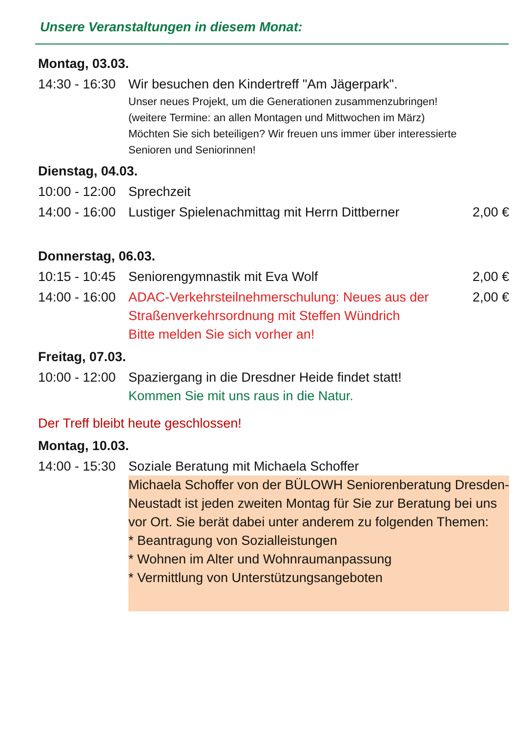Unsere Veranstaltungen in diesem Monat:
| Montag, 03.03. | | |
| 14:30 - 16:30 | Wir besuchen den Kindertreff "Am Jägerpark". Unser neues Projekt, um die Generationen zusammenzubringen! (weitere Termine: an allen Montagen und Mittwochen im März) Möchten Sie sich beteiligen? Wir freuen uns immer über interessierte Senioren und Seniorinnen! | |
| Dienstag, 04.03. | | |
| 10:00 - 12:00 | Sprechzeit | |
| 14:00 - 16:00 | Lustiger Spielenachmittag mit Herrn Dittberner | 2,00 € |
| Donnerstag, 06.03. | | |
| 10:15 - 10:45 | Seniorengymnastik mit Eva Wolf | 2,00 € |
| 14:00 - 16:00 | ADAC-Verkehrsteilnehmerschulung: Neues aus der Straßenverkehrsordnung mit Steffen Wündrich Bitte melden Sie sich vorher an! | 2,00 € |
| Freitag, 07.03. | | |
| 10:00 - 12:00 | Spaziergang in die Dresdner Heide findet statt! Kommen Sie mit uns raus in die Natur. | |
| Der Treff bleibt heute geschlossen! | | |
| Montag, 10.03. | | |
| 14:00 - 15:30 | Soziale Beratung mit Michaela Schoffer Michaela Schoffer von der BÜLOWH Seniorenberatung Dresden-Neustadt ist jeden zweiten Montag für Sie zur Beratung bei uns vor Ort. Sie berät dabei unter anderem zu folgenden Themen: * Beantragung von Sozialleistungen * Wohnen im Alter und Wohnraumanpassung * Vermittlung von Unterstützungsangeboten | |